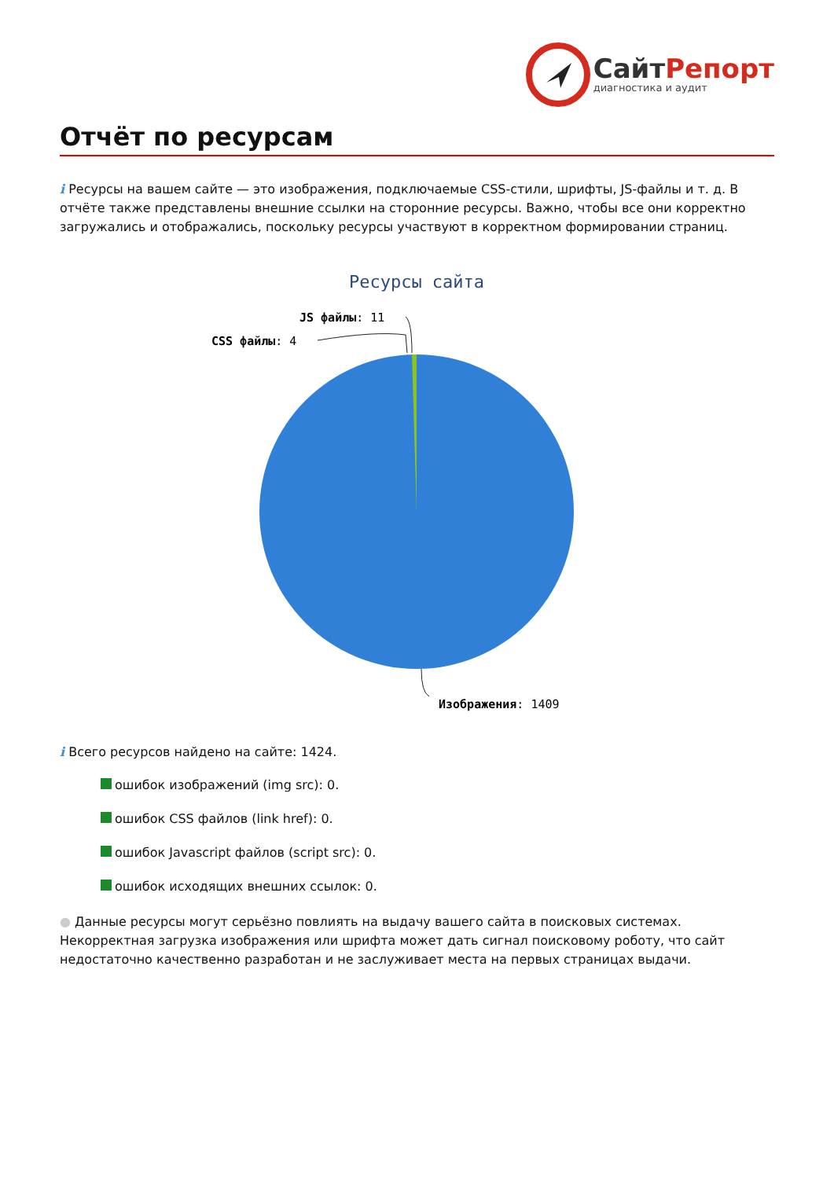СайтРепорт
диагностика и аудит
Отчёт по ресурсам
i Ресурсы на вашем сайте — это изображения, подключаемые CSS-стили, шрифты, JS-файлы и т. д. В отчёте также представлены внешние ссылки на сторонние ресурсы. Важно, чтобы все они корректно загружались и отображались, поскольку ресурсы участвуют в корректном формировании страниц.
Ресурсы сайта
JS файлы: 11
CSS файлы: 4
Изображения: 1409
i Всего ресурсов найдено на сайте: 1424.
ошибок изображений (img src): 0.
ошибок CSS файлов (link href): 0.
ошибок Javascript файлов (script src): 0.
ошибок исходящих внешних ссылок: 0.
● Данные ресурсы могут серьёзно повлиять на выдачу вашего сайта в поисковых системах. Некорректная загрузка изображения или шрифта может дать сигнал поисковому роботу, что сайт недостаточно качественно разработан и не заслуживает места на первых страницах выдачи.